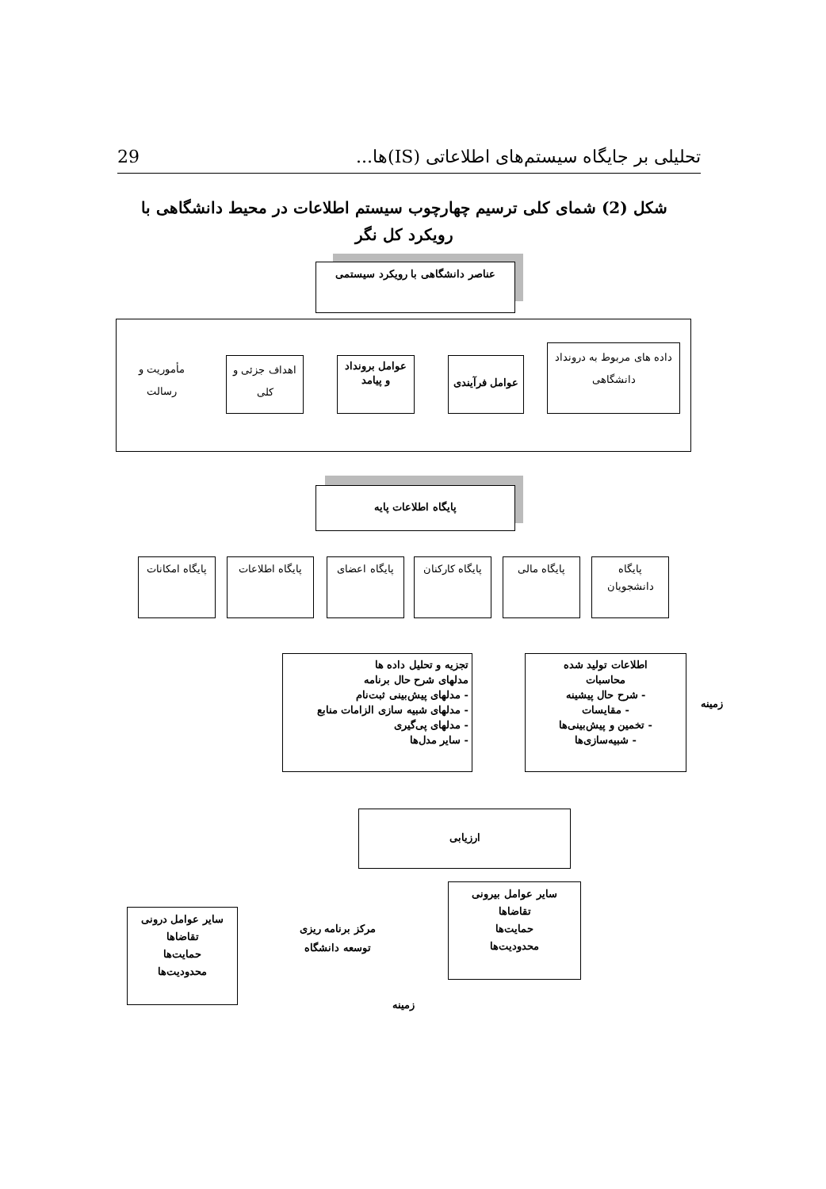تحلیلی بر جایگاه سیستم‌های اطلاعاتی (IS)ها... 29
شکل (2) شمای کلی ترسیم چهارچوب سیستم اطلاعات در محیط دانشگاهی با رویکرد کل نگر
عناصر دانشگاهی با رویکرد سیستمی
داده های مربوط به درونداد دانشگاهی
عوامل فرآیندی
عوامل برونداد و پیامد
اهداف جزئی و کلی
مأموریت و رسالت
پایگاه اطلاعات پایه
پایگاه دانشجویان
پایگاه مالی
پایگاه کارکنان
پایگاه اعضای
پایگاه اطلاعات
پایگاه امکانات
تجزیه و تحلیل داده ها
مدلهای شرح حال برنامه
- مدلهای پیش‌بینی ثبت‌نام
- مدلهای شبیه سازی الزامات منابع
- مدلهای پی‌گیری
- سایر مدل‌ها
اطلاعات تولید شده
محاسبات
- شرح حال پیشینه
- مقایسات
- تخمین و پیش‌بینی‌ها
- شبیه‌سازی‌ها
زمینه
ارزیابی
مرکز برنامه ریزی توسعه دانشگاه
زمینه
سایر عوامل بیرونی
تقاضاها
حمایت‌ها
محدودیت‌ها
سایر عوامل درونی
تقاضاها
حمایت‌ها
محدودیت‌ها